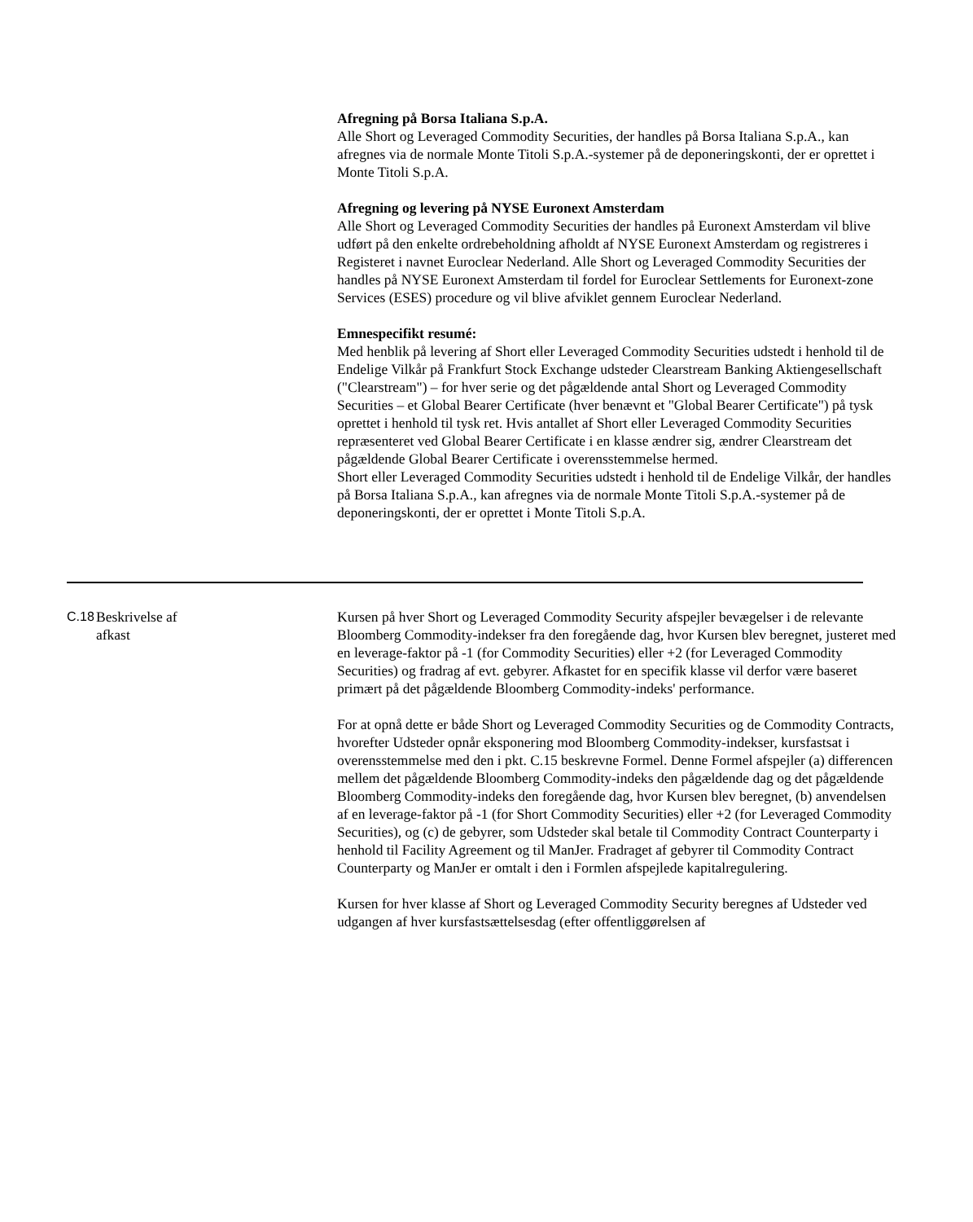Afregning på Borsa Italiana S.p.A.
Alle Short og Leveraged Commodity Securities, der handles på Borsa Italiana S.p.A., kan afregnes via de normale Monte Titoli S.p.A.-systemer på de deponeringskonti, der er oprettet i Monte Titoli S.p.A.
Afregning og levering på NYSE Euronext Amsterdam
Alle Short og Leveraged Commodity Securities der handles på Euronext Amsterdam vil blive udført på den enkelte ordrebeholdning afholdt af NYSE Euronext Amsterdam og registreres i Registeret i navnet Euroclear Nederland. Alle Short og Leveraged Commodity Securities der handles på NYSE Euronext Amsterdam til fordel for Euroclear Settlements for Euronext-zone Services (ESES) procedure og vil blive afviklet gennem Euroclear Nederland.
Emnespecifikt resumé:
Med henblik på levering af Short eller Leveraged Commodity Securities udstedt i henhold til de Endelige Vilkår på Frankfurt Stock Exchange udsteder Clearstream Banking Aktiengesellschaft ("Clearstream") – for hver serie og det pågældende antal Short og Leveraged Commodity Securities – et Global Bearer Certificate (hver benævnt et "Global Bearer Certificate") på tysk oprettet i henhold til tysk ret. Hvis antallet af Short eller Leveraged Commodity Securities repræsenteret ved Global Bearer Certificate i en klasse ændrer sig, ændrer Clearstream det pågældende Global Bearer Certificate i overensstemmelse hermed.
Short eller Leveraged Commodity Securities udstedt i henhold til de Endelige Vilkår, der handles på Borsa Italiana S.p.A., kan afregnes via de normale Monte Titoli S.p.A.-systemer på de deponeringskonti, der er oprettet i Monte Titoli S.p.A.
C.18
Beskrivelse af
afkast
Kursen på hver Short og Leveraged Commodity Security afspejler bevægelser i de relevante Bloomberg Commodity-indekser fra den foregående dag, hvor Kursen blev beregnet, justeret med en leverage-faktor på -1 (for Commodity Securities) eller +2 (for Leveraged Commodity Securities) og fradrag af evt. gebyrer. Afkastet for en specifik klasse vil derfor være baseret primært på det pågældende Bloomberg Commodity-indeks' performance.
For at opnå dette er både Short og Leveraged Commodity Securities og de Commodity Contracts, hvorefter Udsteder opnår eksponering mod Bloomberg Commodity-indekser, kursfastsat i overensstemmelse med den i pkt. C.15 beskrevne Formel. Denne Formel afspejler (a) differencen mellem det pågældende Bloomberg Commodity-indeks den pågældende dag og det pågældende Bloomberg Commodity-indeks den foregående dag, hvor Kursen blev beregnet, (b) anvendelsen af en leverage-faktor på -1 (for Short Commodity Securities) eller +2 (for Leveraged Commodity Securities), og (c) de gebyrer, som Udsteder skal betale til Commodity Contract Counterparty i henhold til Facility Agreement og til ManJer. Fradraget af gebyrer til Commodity Contract Counterparty og ManJer er omtalt i den i Formlen afspejlede kapitalregulering.
Kursen for hver klasse af Short og Leveraged Commodity Security beregnes af Udsteder ved udgangen af hver kursfastsættelsesdag (efter offentliggørelsen af